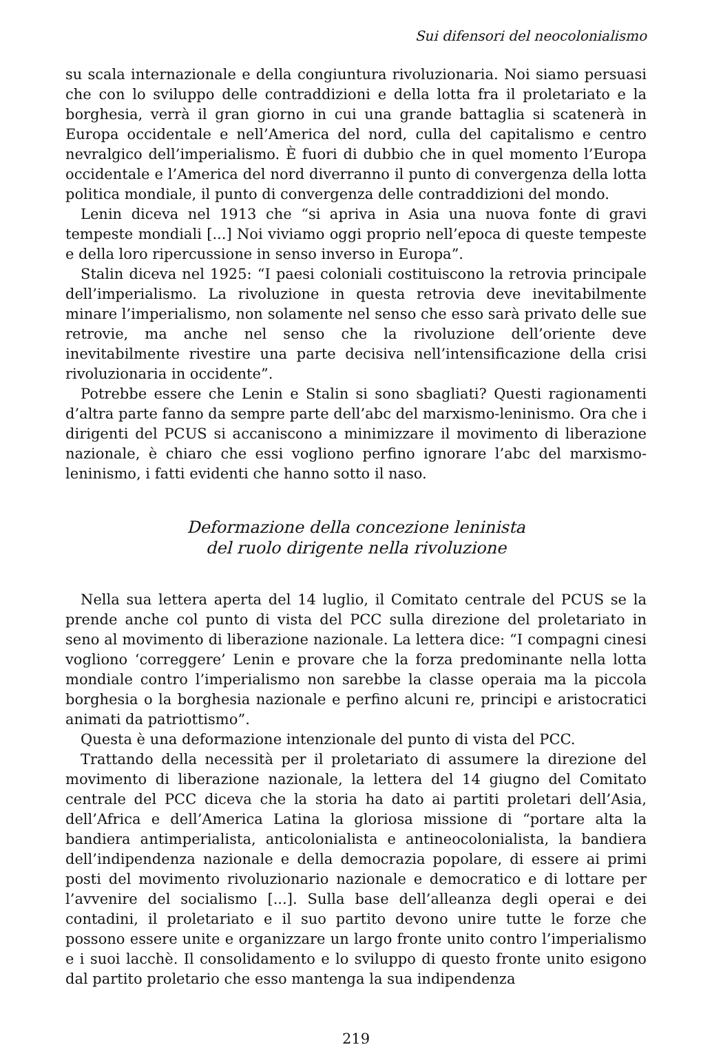Sui difensori del neocolonialismo
su scala internazionale e della congiuntura rivoluzionaria. Noi siamo persuasi che con lo sviluppo delle contraddizioni e della lotta fra il proletariato e la borghesia, verrà il gran giorno in cui una grande battaglia si scatenerà in Europa occidentale e nell’America del nord, culla del capitalismo e centro nevralgico dell’imperialismo. È fuori di dubbio che in quel momento l’Europa occidentale e l’America del nord diverranno il punto di convergenza della lotta politica mondiale, il punto di convergenza delle contraddizioni del mondo.
Lenin diceva nel 1913 che “si apriva in Asia una nuova fonte di gravi tempeste mondiali [...] Noi viviamo oggi proprio nell’epoca di queste tempeste e della loro ripercussione in senso inverso in Europa”.
Stalin diceva nel 1925: “I paesi coloniali costituiscono la retrovia principale dell’imperialismo. La rivoluzione in questa retrovia deve inevitabilmente minare l’imperialismo, non solamente nel senso che esso sarà privato delle sue retrovie, ma anche nel senso che la rivoluzione dell’oriente deve inevitabilmente rivestire una parte decisiva nell’intensificazione della crisi rivoluzionaria in occidente”.
Potrebbe essere che Lenin e Stalin si sono sbagliati? Questi ragionamenti d’altra parte fanno da sempre parte dell’abc del marxismo-leninismo. Ora che i dirigenti del PCUS si accaniscono a minimizzare il movimento di liberazione nazionale, è chiaro che essi vogliono perfino ignorare l’abc del marxismo-leninismo, i fatti evidenti che hanno sotto il naso.
Deformazione della concezione leninista
del ruolo dirigente nella rivoluzione
Nella sua lettera aperta del 14 luglio, il Comitato centrale del PCUS se la prende anche col punto di vista del PCC sulla direzione del proletariato in seno al movimento di liberazione nazionale. La lettera dice: “I compagni cinesi vogliono ‘correggere’ Lenin e provare che la forza predominante nella lotta mondiale contro l’imperialismo non sarebbe la classe operaia ma la piccola borghesia o la borghesia nazionale e perfino alcuni re, principi e aristocratici animati da patriottismo”.
Questa è una deformazione intenzionale del punto di vista del PCC.
Trattando della necessità per il proletariato di assumere la direzione del movimento di liberazione nazionale, la lettera del 14 giugno del Comitato centrale del PCC diceva che la storia ha dato ai partiti proletari dell’Asia, dell’Africa e dell’America Latina la gloriosa missione di “portare alta la bandiera antimperialista, anticolonialista e antineocolonialista, la bandiera dell’indipendenza nazionale e della democrazia popolare, di essere ai primi posti del movimento rivoluzionario nazionale e democratico e di lottare per l’avvenire del socialismo [...]. Sulla base dell’alleanza degli operai e dei contadini, il proletariato e il suo partito devono unire tutte le forze che possono essere unite e organizzare un largo fronte unito contro l’imperialismo e i suoi lacchè. Il consolidamento e lo sviluppo di questo fronte unito esigono dal partito proletario che esso mantenga la sua indipendenza
219